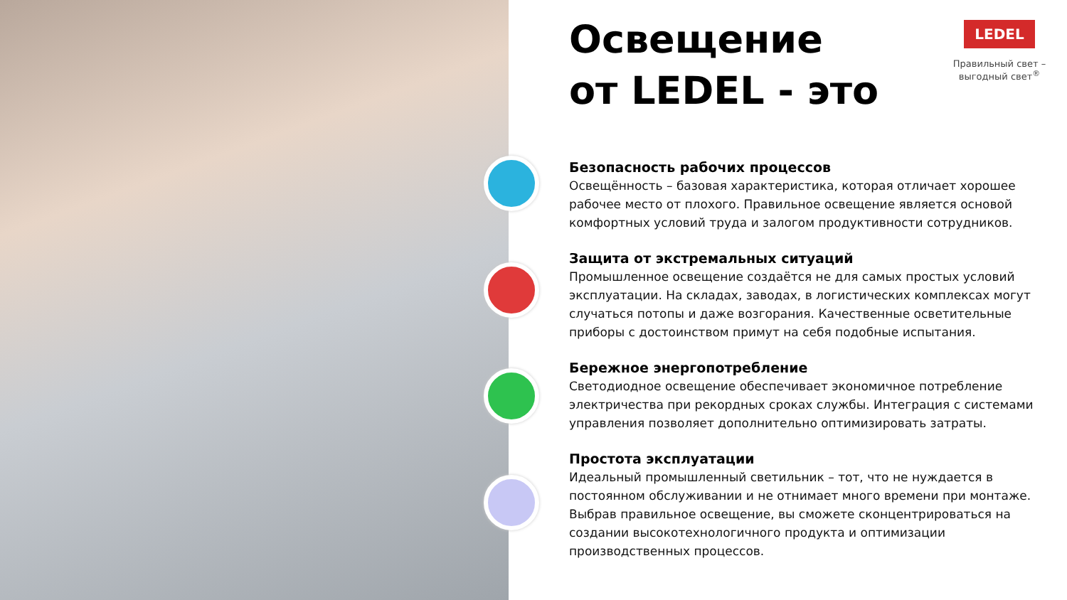LEDEL
Правильный свет –
выгодный свет<sup>®</sup>
Освещение
от LEDEL - это
Безопасность рабочих процессов
Освещённость – базовая характеристика, которая отличает хорошее рабочее место от плохого. Правильное освещение является основой комфортных условий труда и залогом продуктивности сотрудников.
Защита от экстремальных ситуаций
Промышленное освещение создаётся не для самых простых условий эксплуатации. На складах, заводах, в логистических комплексах могут случаться потопы и даже возгорания. Качественные осветительные приборы с достоинством примут на себя подобные испытания.
Бережное энергопотребление
Светодиодное освещение обеспечивает экономичное потребление электричества при рекордных сроках службы. Интеграция с системами управления позволяет дополнительно оптимизировать затраты.
Простота эксплуатации
Идеальный промышленный светильник – тот, что не нуждается в постоянном обслуживании и не отнимает много времени при монтаже. Выбрав правильное освещение, вы сможете сконцентрироваться на создании высокотехнологичного продукта и оптимизации производственных процессов.